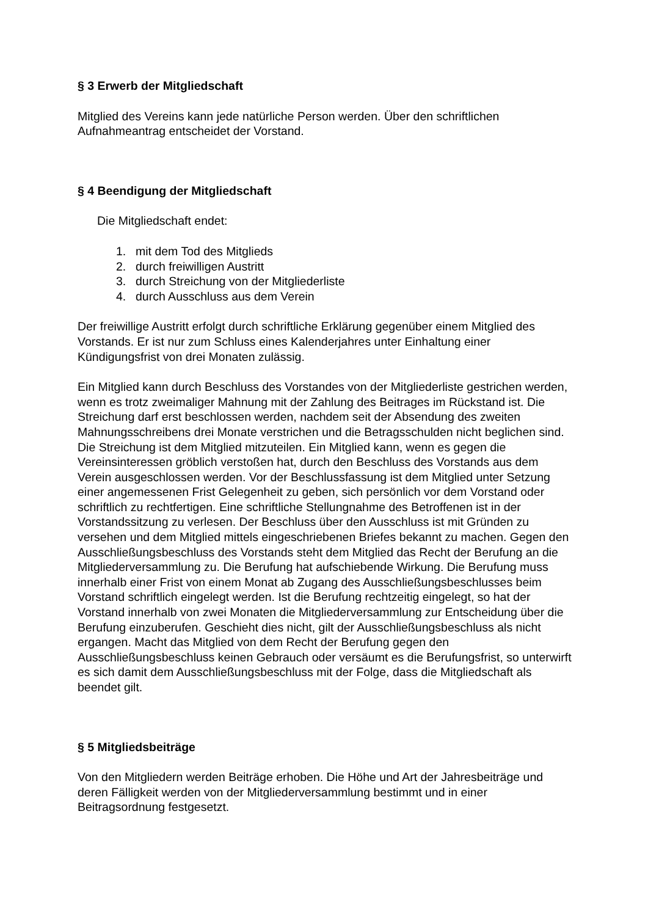§ 3 Erwerb der Mitgliedschaft
Mitglied des Vereins kann jede natürliche Person werden. Über den schriftlichen Aufnahmeantrag entscheidet der Vorstand.
§ 4 Beendigung der Mitgliedschaft
Die Mitgliedschaft endet:
1. mit dem Tod des Mitglieds
2. durch freiwilligen Austritt
3. durch Streichung von der Mitgliederliste
4. durch Ausschluss aus dem Verein
Der freiwillige Austritt erfolgt durch schriftliche Erklärung gegenüber einem Mitglied des Vorstands. Er ist nur zum Schluss eines Kalenderjahres unter Einhaltung einer Kündigungsfrist von drei Monaten zulässig.
Ein Mitglied kann durch Beschluss des Vorstandes von der Mitgliederliste gestrichen werden, wenn es trotz zweimaliger Mahnung mit der Zahlung des Beitrages im Rückstand ist. Die Streichung darf erst beschlossen werden, nachdem seit der Absendung des zweiten Mahnungsschreibens drei Monate verstrichen und die Betragsschulden nicht beglichen sind. Die Streichung ist dem Mitglied mitzuteilen. Ein Mitglied kann, wenn es gegen die Vereinsinteressen gröblich verstoßen hat, durch den Beschluss des Vorstands aus dem Verein ausgeschlossen werden. Vor der Beschlussfassung ist dem Mitglied unter Setzung einer angemessenen Frist Gelegenheit zu geben, sich persönlich vor dem Vorstand oder schriftlich zu rechtfertigen. Eine schriftliche Stellungnahme des Betroffenen ist in der Vorstandssitzung zu verlesen. Der Beschluss über den Ausschluss ist mit Gründen zu versehen und dem Mitglied mittels eingeschriebenen Briefes bekannt zu machen. Gegen den Ausschließungsbeschluss des Vorstands steht dem Mitglied das Recht der Berufung an die Mitgliederversammlung zu. Die Berufung hat aufschiebende Wirkung. Die Berufung muss innerhalb einer Frist von einem Monat ab Zugang des Ausschließungsbeschlusses beim Vorstand schriftlich eingelegt werden. Ist die Berufung rechtzeitig eingelegt, so hat der Vorstand innerhalb von zwei Monaten die Mitgliederversammlung zur Entscheidung über die Berufung einzuberufen. Geschieht dies nicht, gilt der Ausschließungsbeschluss als nicht ergangen. Macht das Mitglied von dem Recht der Berufung gegen den Ausschließungsbeschluss keinen Gebrauch oder versäumt es die Berufungsfrist, so unterwirft es sich damit dem Ausschließungsbeschluss mit der Folge, dass die Mitgliedschaft als beendet gilt.
§ 5 Mitgliedsbeiträge
Von den Mitgliedern werden Beiträge erhoben. Die Höhe und Art der Jahresbeiträge und deren Fälligkeit werden von der Mitgliederversammlung bestimmt und in einer Beitragsordnung festgesetzt.